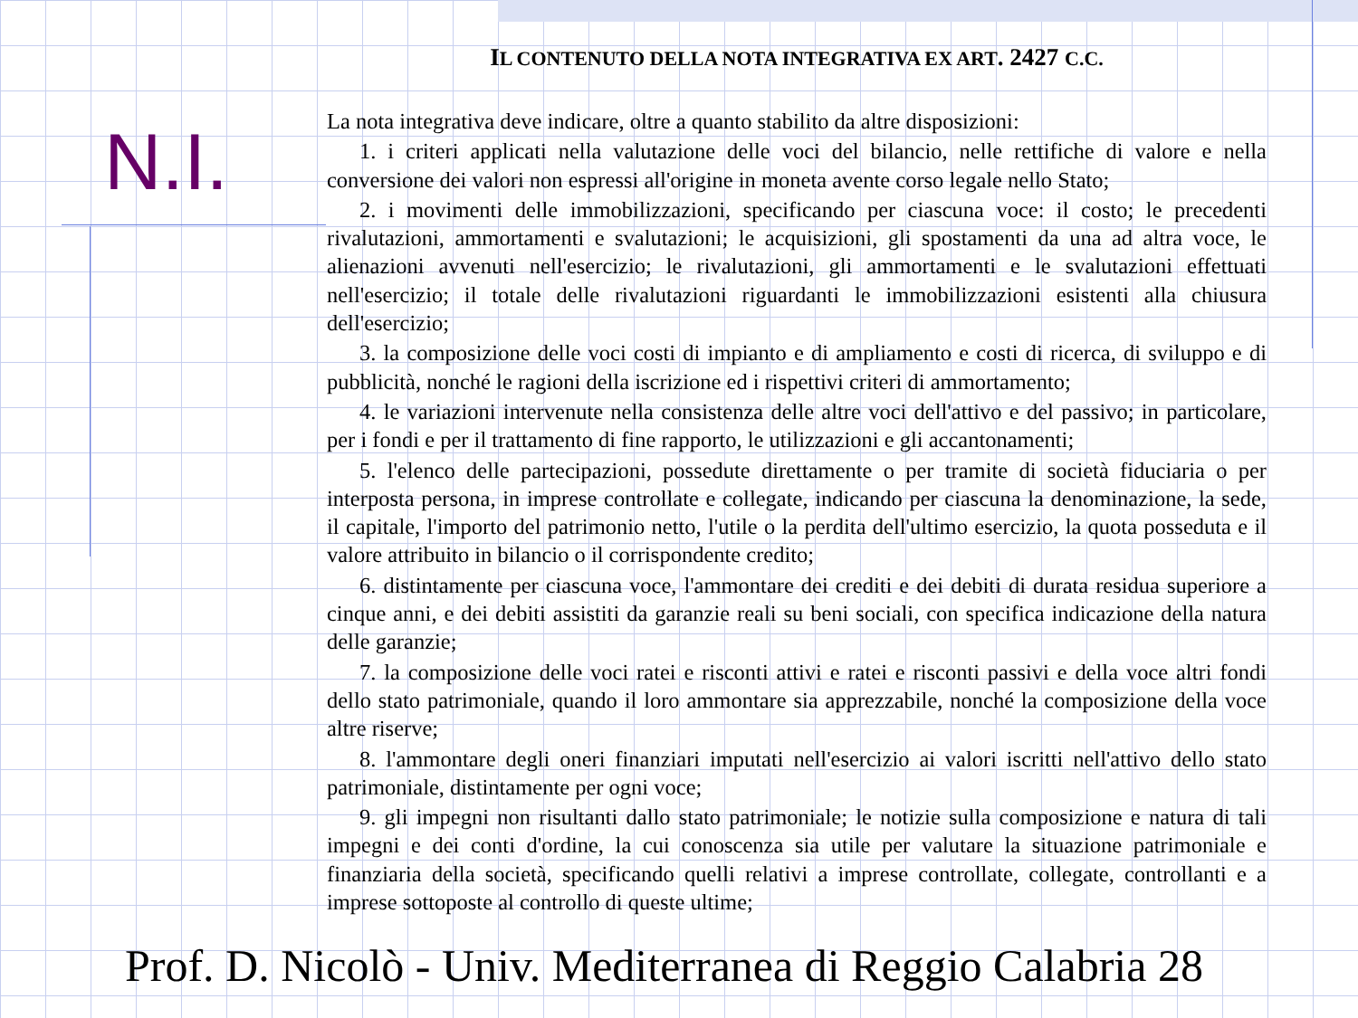IL CONTENUTO DELLA NOTA INTEGRATIVA EX ART. 2427 C.C.
N.I.
La nota integrativa deve indicare, oltre a quanto stabilito da altre disposizioni:
1. i criteri applicati nella valutazione delle voci del bilancio, nelle rettifiche di valore e nella conversione dei valori non espressi all'origine in moneta avente corso legale nello Stato;
2. i movimenti delle immobilizzazioni, specificando per ciascuna voce: il costo; le precedenti rivalutazioni, ammortamenti e svalutazioni; le acquisizioni, gli spostamenti da una ad altra voce, le alienazioni avvenuti nell'esercizio; le rivalutazioni, gli ammortamenti e le svalutazioni effettuati nell'esercizio; il totale delle rivalutazioni riguardanti le immobilizzazioni esistenti alla chiusura dell'esercizio;
3. la composizione delle voci costi di impianto e di ampliamento e costi di ricerca, di sviluppo e di pubblicità, nonché le ragioni della iscrizione ed i rispettivi criteri di ammortamento;
4. le variazioni intervenute nella consistenza delle altre voci dell'attivo e del passivo; in particolare, per i fondi e per il trattamento di fine rapporto, le utilizzazioni e gli accantonamenti;
5. l'elenco delle partecipazioni, possedute direttamente o per tramite di società fiduciaria o per interposta persona, in imprese controllate e collegate, indicando per ciascuna la denominazione, la sede, il capitale, l'importo del patrimonio netto, l'utile o la perdita dell'ultimo esercizio, la quota posseduta e il valore attribuito in bilancio o il corrispondente credito;
6. distintamente per ciascuna voce, l'ammontare dei crediti e dei debiti di durata residua superiore a cinque anni, e dei debiti assistiti da garanzie reali su beni sociali, con specifica indicazione della natura delle garanzie;
7. la composizione delle voci ratei e risconti attivi e ratei e risconti passivi e della voce altri fondi dello stato patrimoniale, quando il loro ammontare sia apprezzabile, nonché la composizione della voce altre riserve;
8. l'ammontare degli oneri finanziari imputati nell'esercizio ai valori iscritti nell'attivo dello stato patrimoniale, distintamente per ogni voce;
9. gli impegni non risultanti dallo stato patrimoniale; le notizie sulla composizione e natura di tali impegni e dei conti d'ordine, la cui conoscenza sia utile per valutare la situazione patrimoniale e finanziaria della società, specificando quelli relativi a imprese controllate, collegate, controllanti e a imprese sottoposte al controllo di queste ultime;
Prof. D. Nicolò - Univ. Mediterranea di Reggio Calabria 28